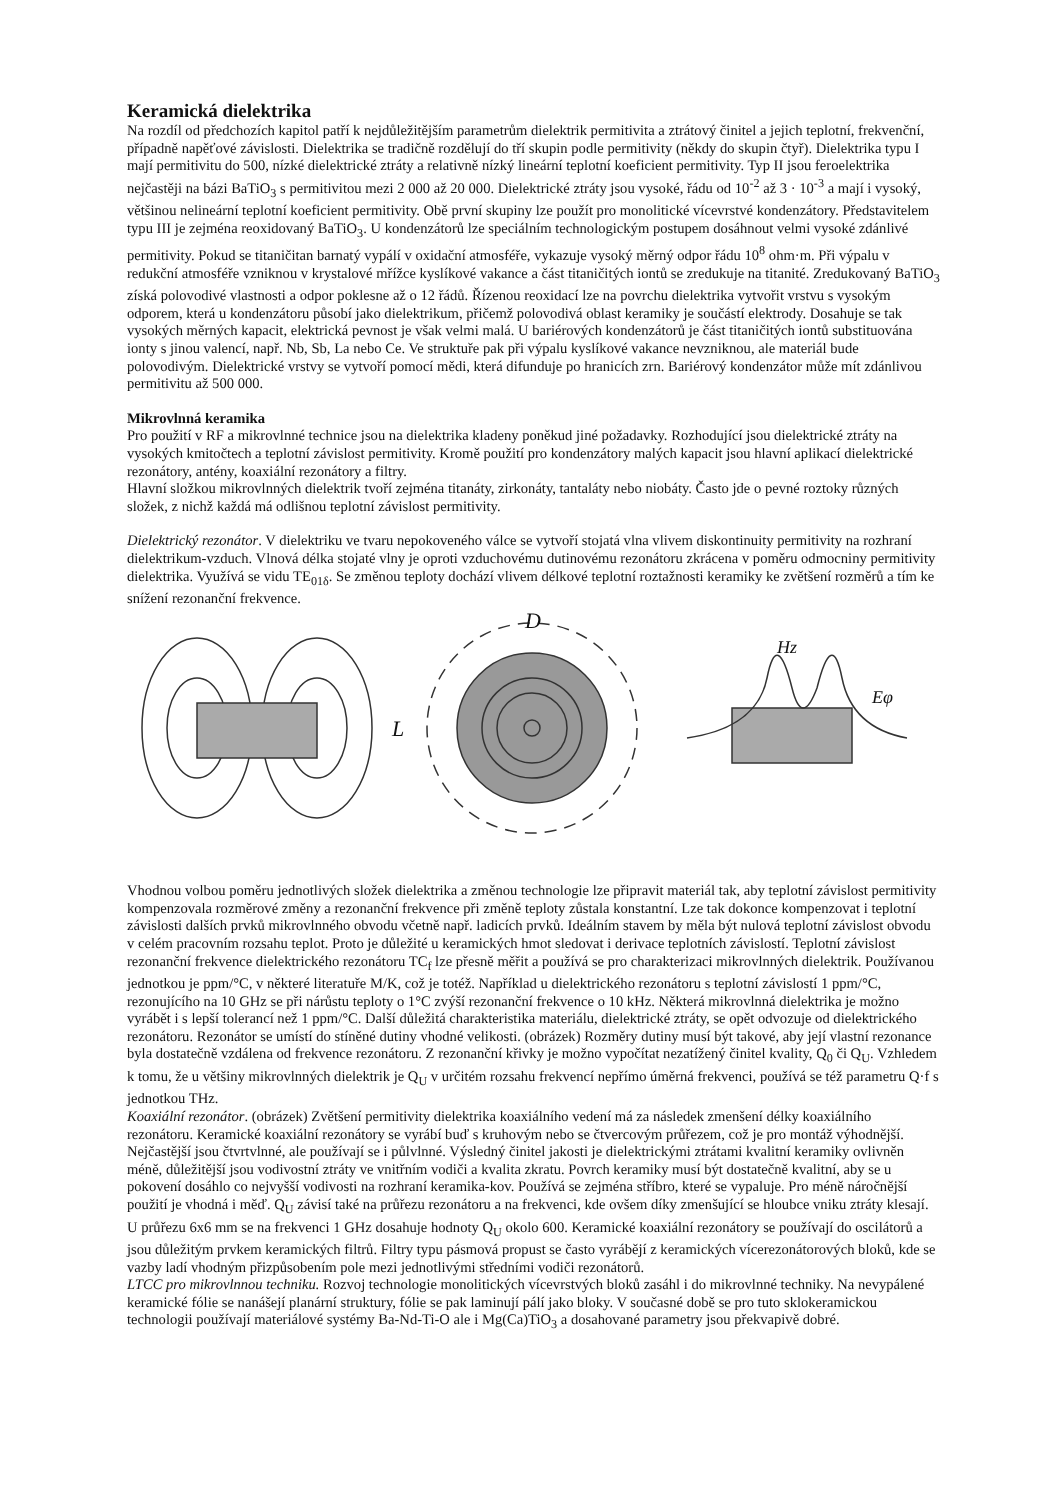Keramická dielektrika
Na rozdíl od předchozích kapitol patří k nejdůležitějším parametrům dielektrik permitivita a ztrátový činitel a jejich teplotní, frekvenční, případně napěťové závislosti. Dielektrika se tradičně rozdělují do tří skupin podle permitivity (někdy do skupin čtyř). Dielektrika typu I mají permitivitu do 500, nízké dielektrické ztráty a relativně nízký lineární teplotní koeficient permitivity. Typ II jsou feroelektrika nejčastěji na bázi BaTiO<sub>3</sub> s permitivitou mezi 2 000 až 20 000. Dielektrické ztráty jsou vysoké, řádu od 10<sup>-2</sup> až 3 · 10<sup>-3</sup> a mají i vysoký, většinou nelineární teplotní koeficient permitivity. Obě první skupiny lze použít pro monolitické vícevrstvé kondenzátory. Představitelem typu III je zejména reoxidovaný BaTiO<sub>3</sub>. U kondenzátorů lze speciálním technologickým postupem dosáhnout velmi vysoké zdánlivé permitivity. Pokud se titaničitan barnatý vypálí v oxidační atmosféře, vykazuje vysoký měrný odpor řádu 10<sup>8</sup> ohm·m. Při výpalu v redukční atmosféře vzniknou v krystalové mřížce kyslíkové vakance a část titaničitých iontů se zredukuje na titanité. Zredukovaný BaTiO<sub>3</sub> získá polovodivé vlastnosti a odpor poklesne až o 12 řádů. Řízenou reoxidací lze na povrchu dielektrika vytvořit vrstvu s vysokým odporem, která u kondenzátoru působí jako dielektrikum, přičemž polovodivá oblast keramiky je součástí elektrody. Dosahuje se tak vysokých měrných kapacit, elektrická pevnost je však velmi malá. U bariérových kondenzátorů je část titaničitých iontů substituována ionty s jinou valencí, např. Nb, Sb, La nebo Ce. Ve struktuře pak při výpalu kyslíkové vakance nevzniknou, ale materiál bude polovodivým. Dielektrické vrstvy se vytvoří pomocí mědi, která difunduje po hranicích zrn. Bariérový kondenzátor může mít zdánlivou permitivitu až 500 000.
Mikrovlnná keramika
Pro použití v RF a mikrovlnné technice jsou na dielektrika kladeny poněkud jiné požadavky. Rozhodující jsou dielektrické ztráty na vysokých kmitočtech a teplotní závislost permitivity. Kromě použití pro kondenzátory malých kapacit jsou hlavní aplikací dielektrické rezonátory, antény, koaxiální rezonátory a filtry.
Hlavní složkou mikrovlnných dielektrik tvoří zejména titanáty, zirkonáty, tantaláty nebo niobáty. Často jde o pevné roztoky různých složek, z nichž každá má odlišnou teplotní závislost permitivity.
Dielektrický rezonátor. V dielektriku ve tvaru nepokoveného válce se vytvoří stojatá vlna vlivem diskontinuity permitivity na rozhraní dielektrikum-vzduch. Vlnová délka stojaté vlny je oproti vzduchovému dutinovému rezonátoru zkrácena v poměru odmocniny permitivity dielektrika. Využívá se vidu TE<sub>01δ</sub>. Se změnou teploty dochází vlivem délkové teplotní roztažnosti keramiky ke zvětšení rozměrů a tím ke snížení rezonanční frekvence.
L
D
Hz
Eφ
Vhodnou volbou poměru jednotlivých složek dielektrika a změnou technologie lze připravit materiál tak, aby teplotní závislost permitivity kompenzovala rozměrové změny a rezonanční frekvence při změně teploty zůstala konstantní. Lze tak dokonce kompenzovat i teplotní závislosti dalších prvků mikrovlnného obvodu včetně např. ladicích prvků. Ideálním stavem by měla být nulová teplotní závislost obvodu v celém pracovním rozsahu teplot. Proto je důležité u keramických hmot sledovat i derivace teplotních závislostí. Teplotní závislost rezonanční frekvence dielektrického rezonátoru TC<sub>f</sub> lze přesně měřit a používá se pro charakterizaci mikrovlnných dielektrik. Používanou jednotkou je ppm/°C, v některé literatuře M/K, což je totéž. Například u dielektrického rezonátoru s teplotní závislostí 1 ppm/°C, rezonujícího na 10 GHz se při nárůstu teploty o 1°C zvýší rezonanční frekvence o 10 kHz. Některá mikrovlnná dielektrika je možno vyrábět i s lepší tolerancí než 1 ppm/°C. Další důležitá charakteristika materiálu, dielektrické ztráty, se opět odvozuje od dielektrického rezonátoru. Rezonátor se umístí do stíněné dutiny vhodné velikosti. (obrázek) Rozměry dutiny musí být takové, aby její vlastní rezonance byla dostatečně vzdálena od frekvence rezonátoru. Z rezonanční křivky je možno vypočítat nezatížený činitel kvality, Q<sub>0</sub> či Q<sub>U</sub>. Vzhledem k tomu, že u většiny mikrovlnných dielektrik je Q<sub>U</sub> v určitém rozsahu frekvencí nepřímo úměrná frekvenci, používá se též parametru Q·f s jednotkou THz.
Koaxiální rezonátor. (obrázek) Zvětšení permitivity dielektrika koaxiálního vedení má za následek zmenšení délky koaxiálního rezonátoru. Keramické koaxiální rezonátory se vyrábí buď s kruhovým nebo se čtvercovým průřezem, což je pro montáž výhodnější. Nejčastější jsou čtvrtvlnné, ale používají se i půlvlnné. Výsledný činitel jakosti je dielektrickými ztrátami kvalitní keramiky ovlivněn méně, důležitější jsou vodivostní ztráty ve vnitřním vodiči a kvalita zkratu. Povrch keramiky musí být dostatečně kvalitní, aby se u pokovení dosáhlo co nejvyšší vodivosti na rozhraní keramika-kov. Používá se zejména stříbro, které se vypaluje. Pro méně náročnější použití je vhodná i měď. Q<sub>U</sub> závisí také na průřezu rezonátoru a na frekvenci, kde ovšem díky zmenšující se hloubce vniku ztráty klesají. U průřezu 6x6 mm se na frekvenci 1 GHz dosahuje hodnoty Q<sub>U</sub> okolo 600. Keramické koaxiální rezonátory se používají do oscilátorů a jsou důležitým prvkem keramických filtrů. Filtry typu pásmová propust se často vyrábějí z keramických vícerezonátorových bloků, kde se vazby ladí vhodným přizpůsobením pole mezi jednotlivými středními vodiči rezonátorů.
LTCC pro mikrovlnnou techniku. Rozvoj technologie monolitických vícevrstvých bloků zasáhl i do mikrovlnné techniky. Na nevypálené keramické fólie se nanášejí planární struktury, fólie se pak laminují pálí jako bloky. V současné době se pro tuto sklokeramickou technologii používají materiálové systémy Ba-Nd-Ti-O ale i Mg(Ca)TiO<sub>3</sub> a dosahované parametry jsou překvapivě dobré.